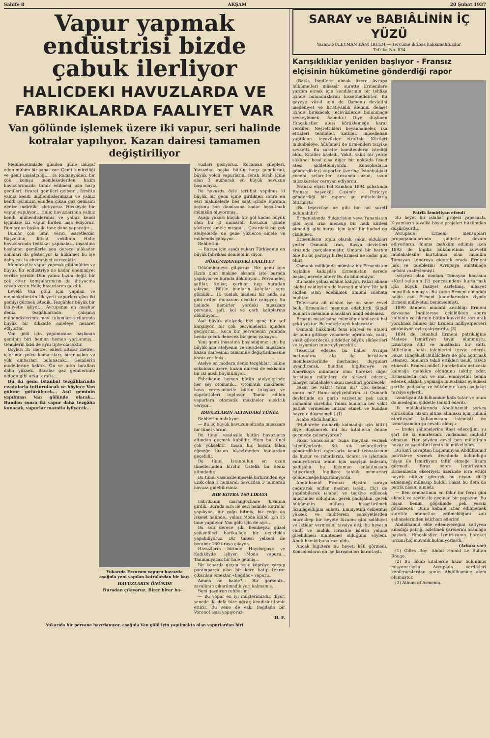Sahife 8 AKŞAM 20 Şubat 1937
Vapur yapmak endüstrisi bizde çabuk ilerliyor
HALICDEKI HAVUZLARDA VE FABRIKALARDA FAALIYET VAR
Van gölünde işlemek üzere iki vapur, seri halinde kotralar yapılıyor. Kazan dairesi tamamen değiştiriliyor
Memleketimizde günden güne inkişaf eden mühim bir sanat var: Gemi tamirciliği ve gemi inşaatçılığı... Ta Romanyadan, bir çok komşu memleketlerden bizim havuzlarımızda tamir edilmesi için harp gemileri, ticaret gemileri geliyor... İzmitte yalnız kendi mühendislerimizin ve yalnız kendi işçimizin elinden çıkan gaz gemisini denize indirdik, işletiyoruz. Hasköyde bir vapur yapılıyor... Haliç havuzlarında yalnız kendi mühendislerimiz ve yalnız kendi işçimizle iki vapur birden inşa ediyoruz. Bunlardan başka iki tane daha yapacağız..
Bunlar çok ümit verici işaretlerdir. Başvekilin, iktisat vekilinin Haliç havuzlarında tedkikat yapmaları, inşaatına başlanan gemilerle son derece alâkadar olmaları da gösteriyor ki hükûmet bu işe daha çok ta ehemmiyet verecektir.
Memlekette vapur yapmak gibi mühim ve büyük bir endüstriye ne kadar ehemmiyet verilse yeridir. Dün yalnız bizim değil, bir çok civar komşularımızın da ihtiyacına cevap veren Haliç havuzlarını gezdik.
Evvelâ Van gölü için yapılan ve memleketimizin ilk yerli vapurları olan iki gemiyi görmek istedik. Tezgâhlar büyük bir faaliyetle işliyor... Avrupanın en meşhur deniz tezgâhlarında çalışmış mühendislerimiz mavi tulumları sırtlarında büyük bir dikkatle ameleye nezaret ediyorlar.
Van gölü için yapılmasına başlanan geminin biri hemen hemen yarılanmış... Gemilerin ikisi de ayni tipte olacaktır.
Boyları 35 metre, enleri altışar metre.. içlerinde yolcu kamaraları, birer salon ve yük ambarları bulunacak... Gemilerin modellerine baktık. Ön ve arka tarafları daha yüksek. Bacalar gaz gemilerinde olduğu gibi arka tarafta...
Bu iki gemi İstanbul tezgâhlarında cıvatalarla tutturulacak ve böylece Van gölüne götürülecek... Asıl geminin yapılması Van gölünde olacak... Bundan sonra iki vapur daha tezgâha konacak, vapurlar mazotla işliyecek...
Yukarıda Erzurum vapuru havuzda aşağıda yeni yapılan kotralardan bir kaçı
HAVUZLARIN ÖNÜNDE
Buradan çıkıyoruz. Birer birer ha-
vuzları geziyoruz. Kocaman şilepleri, Yavuzdan başka bütün harp gemilerini, büyük yolcu vapurlarını ferah ferah içine alan 3 numaralı en büyük havuzun başındayız..
Bu havuzda öyle tertibat yapılmış ki büyük bir gemi içine girdikten sonra en seri makinelerle beş saat içinde buranın suyunu son damlasına kadar boşaltmak mümkün oluyormuş..
Aşağı yukarı küçük bir göl kadar büyük olan bu 3 numaralı havuzun içinde yüzlerce amele meşgul... Civardaki bir çok atelyelerde de gene yüzlerce amele ve mühendis çalışıyor...
Rehberim:
— Burası için aşağı yukarı Türkiyenin en büyük fabrikası denilebilir, diyor.
DÖKÜMHANEDEKİ FAALİYET
Dökümhaneye giliyoruz. Bir gemi için lâzım olan makine aksamı işte burada yapılıyor ve burada dökülüyor... Pervaneler, şaftlar, kollar, çarhlar hep buradan çıkıyor... Bütün bunların kalıpları yere gömülü... 15 tonluk madeni bir anda su gibi eriten muazzam ocaklar çalışıyor. Su halinde demirler yerdeki muazzam pervane, şaft, kol ve çarh kalıplarına dökülüyor...
Asıl büyük atelyede bizi genç bir şef karşılıyor, bir çok pervanelerin içinden geçiyoruz... Koca bir pervanenin yanında henüz çocuk denecek bir genç çalışıyor.
Yeni gemi inşaatına başladığımız için bu büyük ana atelyenin ve ilerideki muazzam kazan dairesinin tamamile değiştirilmesine karar verilmiş...
Atelye en modern deniz tezgâhları haline sokulmak üzere, kazan dairesi de eskisinin bir iki misli büyütülüyor...
Fabrikanın hemen bütün atelyelerinde her şey otomatik... Otomatik makineler hava cereyanlarile bütün talaşları ve süprüntüleri topluyor. Tamir edilen vapurlara otomatik makineler elektrik veriyor..
HAVUZLARIN ALTINDAKİ TÜNEL
Rehberim anlatıyor:
— Bu üç büyük havuzun altında muazzam bir tünel vardır.
Bu tünel vasıtasile bütün havuzların altından geçmek kabildir. Hem bu tünel çok yüksektir. İnsan hiç başını falan eğmeğe lüzum hissetmeden bunlardan geçebilir.
Bu tünel İstanbulun en uzun tünellerinden biridir. Üstelik bu deniz altındadır.
Bu tünel vasıtasile meselâ birbirinden epi uzak olan 1 numaralı havuzdan 3 numaralı havuza gidebilirsiniz.
BİR KOTRA 160 LİRAYA
Fabrikanın marangozhane kısmına girdik. Burada sıra ile seri halinde kotralar yapılıyor.. bir çoğu bitmiş, bir çoğu da iskelet halinde.. yalnız Moda klübü için 15 tane yapılıyor. Van gölü için de ayrı...
Bu son derece şık, bembeyaz güzel yelkenlileri harikulâde bir ucuzlukla yapabiliyoruz. Bir tanesi yelkeni ile beraber 160 liraya çıkıyor..
Havuzların birinde Haydarpaşa ve Kadıköyde işliyen Moda vapuru... Tanınmıyacak bir hale gelmiş...
Bir kenarda geçen sene köprüye çarpıp paramparça olan bir kere batıp tekrar çıkarılan emektar «Bağdad» vapuru..
Amma ne halde?... Bir görseniz.. zavallının çıkarılmadık yeri kalmamış...
Beni gezdiren rehberim:
— Bu vapur en iyi müşterimizdir, diyor, senede iki defa bize uğrar, kendisini tamir ettirir. Bu sene de eski Bağdada bir Voronof aşısı yapıyoruz.
H. F.
Yukarıda bir pervane hazırlanıyor, aşağıda Van gölü için yapılmakta olan vapurlardan biri
SARAY ve BABIÂLİNİN İÇ YÜZÜ
Yazan: SÜLEYMAN KÂNİ İRTEM — Tercüme iktibas hakkımahfuzdur.
Tefrika No. 834
Karışıklıklar yeniden başlıyor - Fransız elçisinin hükûmetine gönderdiği rapor
(Başta İngiltere olmak üzere Avrupa hükûmetleri müessir surette Ermenilere yardım etmek için kendilerinin bir tehlike içinde bulunduklarını hissetmelidirler. Bu gayeye vüsul için de Osmanlı devletini medeniyet ve hristiyanlık âlemini dehşet içinde bırakacak tecavüzlerde bulunmağa sevkeylemek lâzımdır.) Diye düşünen Hınçakistler ateşi körüklemeğe karar verdiler. Neşrettikleri beyannameler, ika ettikleri tehdidler, katiller, müsellehan yaptıkları tecavüzler etraftaki Kürtleri mukabeleye, hükûmeti de Ermenileri tazyike sevketti. Bu surette komitecilerin istediği oldu. Kıtaller başladı. Vakit, vakit bir yerde sükûnet hasıl olsa diğer bir noktada fesad ateşi şiddetleniyordu. Konsolosların gönderdikleri raporlar üzerine İstanbuldaki ecnebi sefaretler arasında uzun, uzun müzakereler cereyan ediyordu.
Fransız elçisi Pol Kambon 1894 şubatında Fransız başvekili Casimir - Perierye gönderdiği bir raporu şu mütalealarla bitirmişti:
(Bu teşevvüşe ne gibi bir hal suretİ bulunabilir?
Ermenistanda Bulgaristan veya Yunanistan gibi ayni ırka mensup bir halk kütlesi olmadığı gibi burası için tabii bir hudud da çizilemez.
Ermenilerin toplu olarak sakin oldukları yerler Osmanlı, İran, Rusya devletleri arasında parçalanmıştır. Umumi bir harbin bile bu üç parçayı birleştirmesi ne kadar güç olur!
Osmanlı mülkünde mümtaz bir Ermenistan teşkiline kalkışılsa Ermenistan nerede başlar, nerede biter? Bu da bilinemiyor.
Bu halde yalnız ıslahat kalıyor. Fakat alınan ıslahat vaidlerinin de kıymeti malûm! Bir hali cidden ıslah edebilmek umumî ıslahata muhtac!
Teferruata ait ıslahat ise on sene evvel belki Ermenileri memnun edebilirdi. Şimdi bunlarla memnun olacakları ümid edilemez.
Ermeni meselesine mümkün olabilecek hal şekli yoktur. Bu mesele açık kalacaktır.
Osmanlı hükûmeti fena idaresi ve ataleti ile bunu gittikçe vehamete uğratacak, vakit, vakit gösterilecek şiddetler büyük şikâyetleri ve kıyamları intac eyliyecektir.
Tekerrür edecek bu haller Avrupa matbuatına aks ile hıristiyan memleketlerinde merhamet duyguları uyandıracak, bundan İngiltereye ve Amerikaya münhasır olan hareket diğer hıristiyan milletlere de sirayet edecek, nihayet müdahale vukuu mecburi görülecek!
Fakat ne vakit? Yarın mı? Çok seneler sonra mı? Bunu söyliyebilirim ki Osmanlı devletinde en garib vaziyetler pek uzun zamanlar sürebilir. Yalnız bunların her vakit patlak vermesine intizar etmeli ve bundan hayrete düşmemeli.) (1)
Acaba Abdülhamid:
(Muharebe muharib kalmadığı için bitti!) diye düşünerek mi bu kıtallerin önüne geçmeğe çalışmıyordu?
Fakat konsoloslar buna meydan vermek istemiyorlardı. Sık sık sefaretlerine gönderdikleri raporlarla kendi tebaalarının da huzur ve rahatlarını, ticaret ve işlerinde emniyetlerini temin için asayişin iadesini, padişaha bu lüzumun anlatılmasını istiyorlardı. İngiltere tahkik memurları göndermeğe hazırlanıyordu.
Abdülhamid Fransız elçisini saraya çağırarak ondan nasihat istedi. Elçi de yapılabilecek ıslahat ve tecziye edilecek mücrimler olduğunu, gerek padişahın, gerek hükûmetin nüfuzu hissettirilmek lüzumgeldiğini anlattı. Emniyetini celbetmiş yüksek ve muhterem şahsiyetlerden mürekkep bir heyete lüzumu gibi salâhiyet ve iktidar vermesini tavsiye etti; bu heyetin ciddî ve muhik icraatile işlerin yoluna girebilmesi muhtemel olduğunu söyledi. Abdülhamid buna razı oldu.
Ancak İngiltere bu heyeti kâfi görmedi. Konsolosların da işe karışmaları kararlaştı.
Patrik İzmirliyan efendi
Bu heyet bir ıslahat projesi yapacaktı. Kıyamların tevalisi böyle projeleri hükümden düşürüyordu.
Avrupada Ermeni mensupları propagandalarında şiddetle devam ediyorlardı. İdama mahkûm edilmiş iken 1893 de İngiliz hükûmetinin kuvvetli müdahalesile kurtulmuş olan muallim Tomayan Londraya giderek orada Ermeni hak ve taleblerini Avrupaya anlatmağa nefsini vakfeylemişti.
İsviçreli olan madam Tomayan kocasını «Kızıl sultanın (2) pençesinden» kurtarmak için büyük faaliyet sarfetmiş, nihayet muvaffak olmuştu. Bu kadın Ermeni olmadığı halde asıl Ermeni kadınlarından ziyade Ermeni milliyetini benimsemişti.
1890 danberi müdafii kesildiği Ermeni davasına İngiltereye çekildikten sonra kalbinin ve fikrinin bütün kuvvetile sarılarak yorulmak bilmez bir Ermeni milliyetperveri görünüyor, öyle çalışıyordu. (3)
1894 de İstanbul Ermeni patrikliğine Mateos İzmirliyan tayin olunmuştu. İzmirliyan âdil ve müstakim bir zattı. Milletinin haklı taleblerini tervic ederdi. Fakat Hınçakist ihtilâlcilere de göz açtırmak istemez, bunların takib ettikleri usulü tasvib etmezdi. Ermeni milleti hareketinin neticesiz kalmağa mahkûm olduğunu takdir eder, Ermenilerin can ve mal emniyetini temin edecek ıslahatı yapmağa muvafakat eylemesi şartile padişaha ve hükûmete karşı sadakat tavsiye eylerdi.
İzmirliyan Abdülhamide kafa tutar ve onun da mesleğini şiddetle tenkid ederdi.
İlk mülâkatlarında Abdülhamid serkeş sürüsünün nizam altına alınması için ruhanî otoritesini kullanmasını istemişti de İzmirliyandan şu cevabı almıştı:
— İradei şahanelerine itaat edeceğim; şu şart ile ki emirleriniz vicdanıma muhalif olmasın. Her şeyden evvel ben milletimin huzur ve saadetini temin ile mükellefim.
Bu kat'î cevaptan hoşlanmıyan Abdülhamid patriklere vermek itiyadında bulunduğu nişan ile İzmirliyanı taltif etmeğe lüzum görmedi. Biraz sonra İzmirliyanın Ermenilerin ekseriyeti üzerinde icra ettiği hayırlı nüfuzu görerek bu nişanı dirîğ etmemeği münasip buldu. Fakat bu defa da patrik nişanı almadı:
— Ben cemaatimin en fakir bir ferdi gibi ekmek ve zeytin ile geçinen bir papazım. Bu nişan benim göğsümde pek yersiz görünecek! Bunu kabule icbar edilmemek suretile minnettar edilmekliğimi zatı şahanelerinden istirham ederim!
Abdülhamid elde edemiyeceğini katiyyen anladığı patriği azletmek çarelerini aramağa başladı. Hınçakistler İzmirliyanın hareket tarzını hiç muvafık bulmuyorlardı.
(Arkası var)
(1) Gilles Roy: Abdul Hamid Le Sultan Rouge.
(2) Bu lâkab kıtallerde hazır bulunmuş misyonerlerin Avrupada verdikleri konferanslardan sonra Abdülhamide alem olumuştur.
(3) Album of Armenia.